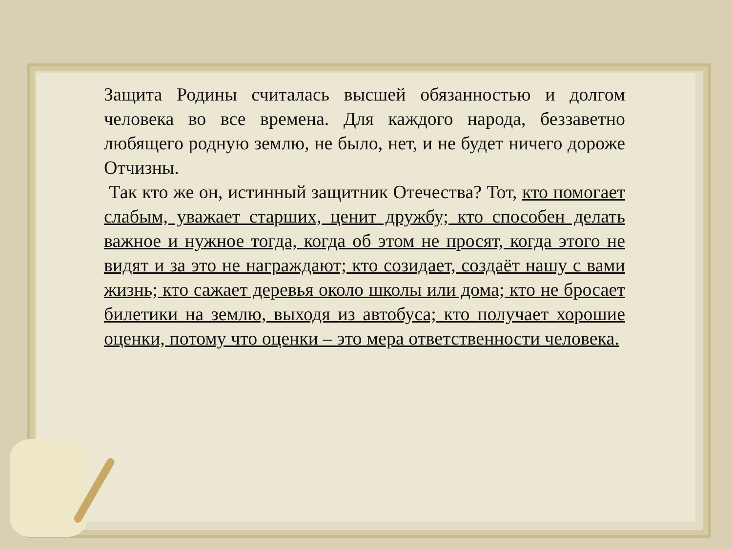Защита Родины считалась высшей обязанностью и долгом человека во все времена. Для каждого народа, беззаветно любящего родную землю, не было, нет, и не будет ничего дороже Отчизны.
Так кто же он, истинный защитник Отечества? Тот, кто помогает слабым, уважает старших, ценит дружбу; кто способен делать важное и нужное тогда, когда об этом не просят, когда этого не видят и за это не награждают; кто созидает, создаёт нашу с вами жизнь; кто сажает деревья около школы или дома; кто не бросает билетики на землю, выходя из автобуса; кто получает хорошие оценки, потому что оценки – это мера ответственности человека.